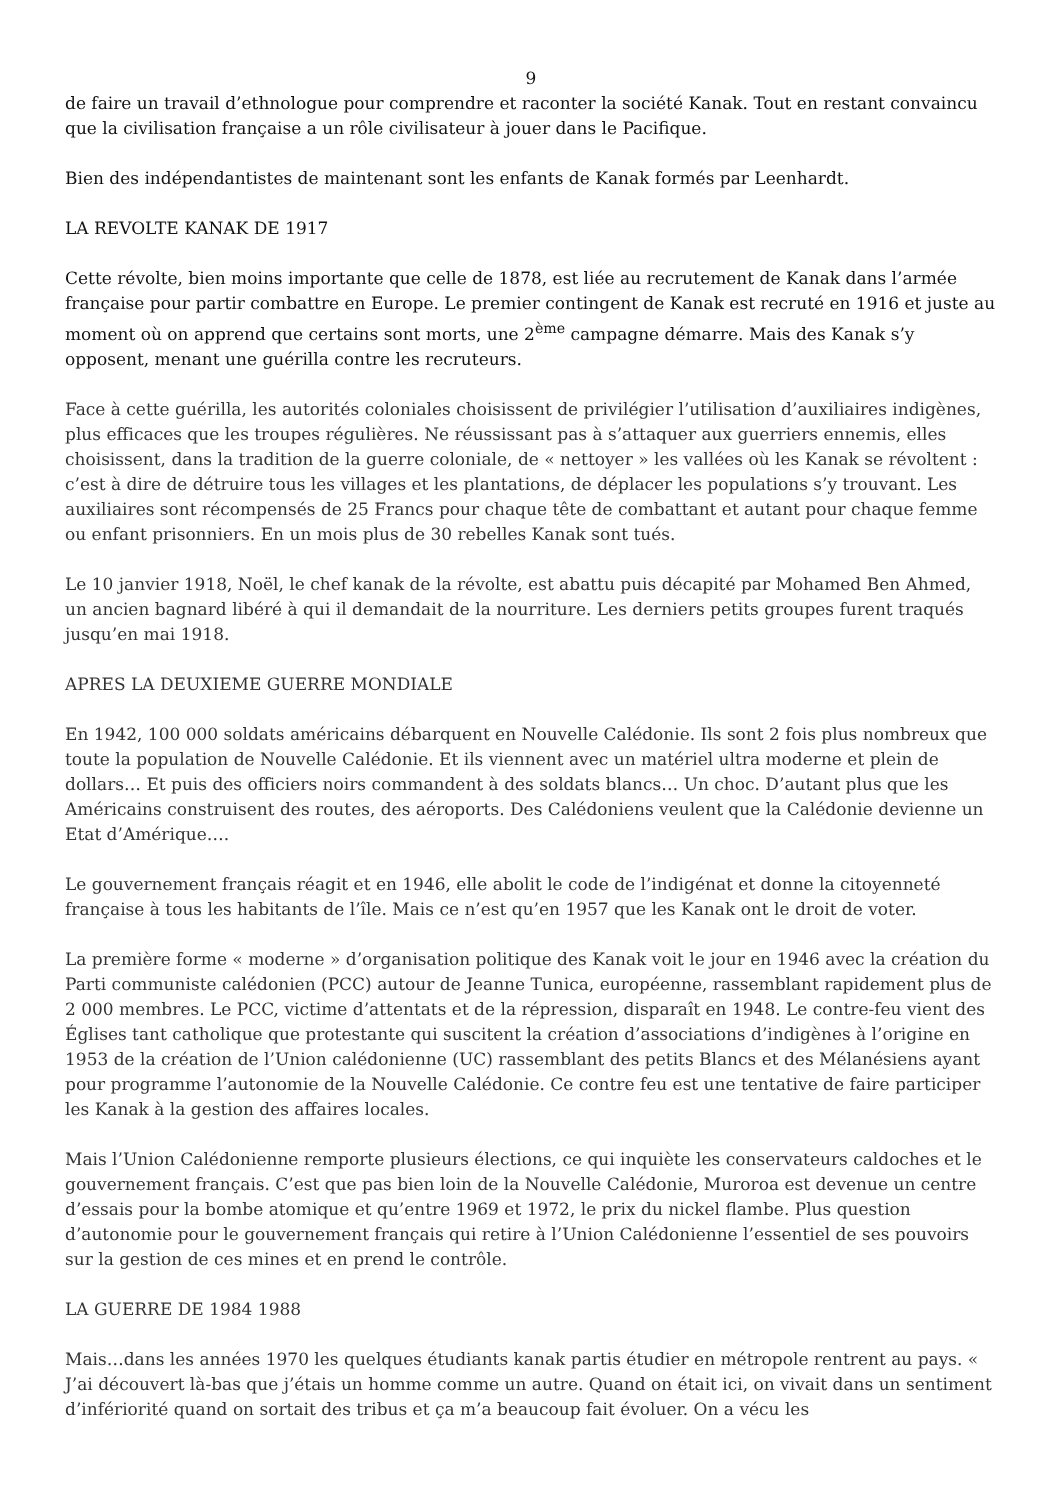9
de faire un travail d’ethnologue pour comprendre et raconter la société Kanak. Tout en restant convaincu que la civilisation française a un rôle civilisateur à jouer dans le Pacifique.
Bien des indépendantistes de maintenant sont les enfants de Kanak formés par Leenhardt.
LA REVOLTE KANAK DE 1917
Cette révolte, bien moins importante que celle de 1878, est liée au recrutement de Kanak dans l’armée française pour partir combattre en Europe. Le premier contingent de Kanak est recruté en 1916 et juste au moment où on apprend que certains sont morts, une 2<sup>ème</sup> campagne démarre. Mais des Kanak s’y opposent, menant une guérilla contre les recruteurs.
Face à cette guérilla, les autorités coloniales choisissent de privilégier l’utilisation d’auxiliaires indigènes, plus efficaces que les troupes régulières. Ne réussissant pas à s’attaquer aux guerriers ennemis, elles choisissent, dans la tradition de la guerre coloniale, de « nettoyer » les vallées où les Kanak se révoltent : c’est à dire de détruire tous les villages et les plantations, de déplacer les populations s’y trouvant. Les auxiliaires sont récompensés de 25 Francs pour chaque tête de combattant et autant pour chaque femme ou enfant prisonniers. En un mois plus de 30 rebelles Kanak sont tués.
Le 10 janvier 1918, Noël, le chef kanak de la révolte, est abattu puis décapité par Mohamed Ben Ahmed, un ancien bagnard libéré à qui il demandait de la nourriture. Les derniers petits groupes furent traqués jusqu’en mai 1918.
APRES LA DEUXIEME GUERRE MONDIALE
En 1942, 100 000 soldats américains débarquent en Nouvelle Calédonie. Ils sont 2 fois plus nombreux que toute la population de Nouvelle Calédonie. Et ils viennent avec un matériel ultra moderne et plein de dollars… Et puis des officiers noirs commandent à des soldats blancs… Un choc. D’autant plus que les Américains construisent des routes, des aéroports. Des Calédoniens veulent que la Calédonie devienne un Etat d’Amérique….
Le gouvernement français réagit et en 1946, elle abolit le code de l’indigénat et donne la citoyenneté française à tous les habitants de l’île. Mais ce n’est qu’en 1957 que les Kanak ont le droit de voter.
La première forme « moderne » d’organisation politique des Kanak voit le jour en 1946 avec la création du Parti communiste calédonien (PCC) autour de Jeanne Tunica, européenne, rassemblant rapidement plus de 2 000 membres. Le PCC, victime d’attentats et de la répression, disparaît en 1948. Le contre-feu vient des Églises tant catholique que protestante qui suscitent la création d’associations d’indigènes à l’origine en 1953 de la création de l’Union calédonienne (UC) rassemblant des petits Blancs et des Mélanésiens ayant pour programme l’autonomie de la Nouvelle Calédonie. Ce contre feu est une tentative de faire participer les Kanak à la gestion des affaires locales.
Mais l’Union Calédonienne remporte plusieurs élections, ce qui inquiète les conservateurs caldoches et le gouvernement français. C’est que pas bien loin de la Nouvelle Calédonie, Muroroa est devenue un centre d’essais pour la bombe atomique et qu’entre 1969 et 1972, le prix du nickel flambe. Plus question d’autonomie pour le gouvernement français qui retire à l’Union Calédonienne l’essentiel de ses pouvoirs sur la gestion de ces mines et en prend le contrôle.
LA GUERRE DE 1984 1988
Mais…dans les années 1970 les quelques étudiants kanak partis étudier en métropole rentrent au pays. « J’ai découvert là-bas que j’étais un homme comme un autre. Quand on était ici, on vivait dans un sentiment d’infériorité quand on sortait des tribus et ça m’a beaucoup fait évoluer. On a vécu les